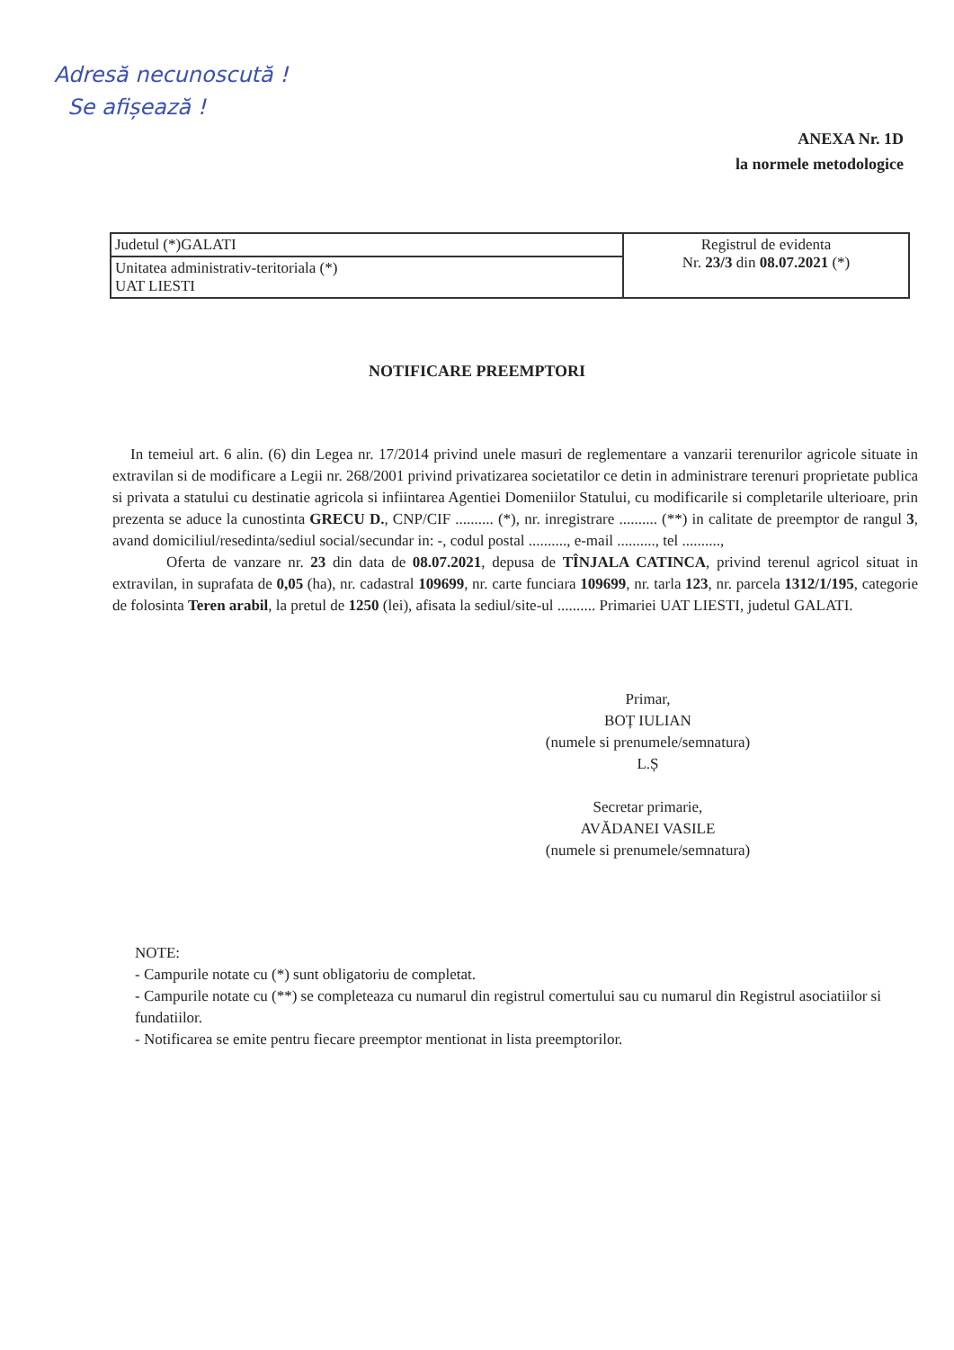Adresă necunoscută !
Se afișează !
ANEXA Nr. 1D
la normele metodologice
| Judetul (*)GALATI | Registrul de evidenta Nr. 23/3 din 08.07.2021 (*) |
| Unitatea administrativ-teritoriala (*) UAT LIESTI | |
NOTIFICARE PREEMPTORI
In temeiul art. 6 alin. (6) din Legea nr. 17/2014 privind unele masuri de reglementare a vanzarii terenurilor agricole situate in extravilan si de modificare a Legii nr. 268/2001 privind privatizarea societatilor ce detin in administrare terenuri proprietate publica si privata a statului cu destinatie agricola si infiintarea Agentiei Domeniilor Statului, cu modificarile si completarile ulterioare, prin prezenta se aduce la cunostinta GRECU D., CNP/CIF .......... (*), nr. inregistrare .......... (**) in calitate de preemptor de rangul 3, avand domiciliul/resedinta/sediul social/secundar in: -, codul postal .........., e-mail .........., tel ..........,
Oferta de vanzare nr. 23 din data de 08.07.2021, depusa de TÎNJALA CATINCA, privind terenul agricol situat in extravilan, in suprafata de 0,05 (ha), nr. cadastral 109699, nr. carte funciara 109699, nr. tarla 123, nr. parcela 1312/1/195, categorie de folosinta Teren arabil, la pretul de 1250 (lei), afisata la sediul/site-ul .......... Primariei UAT LIESTI, judetul GALATI.
Primar,
BOȚ IULIAN
(numele si prenumele/semnatura)
L.Ș
Secretar primarie,
AVĂDANEI VASILE
(numele si prenumele/semnatura)
NOTE:
- Campurile notate cu (*) sunt obligatoriu de completat.
- Campurile notate cu (**) se completeaza cu numarul din registrul comertului sau cu numarul din Registrul asociatiilor si fundatiilor.
- Notificarea se emite pentru fiecare preemptor mentionat in lista preemptorilor.